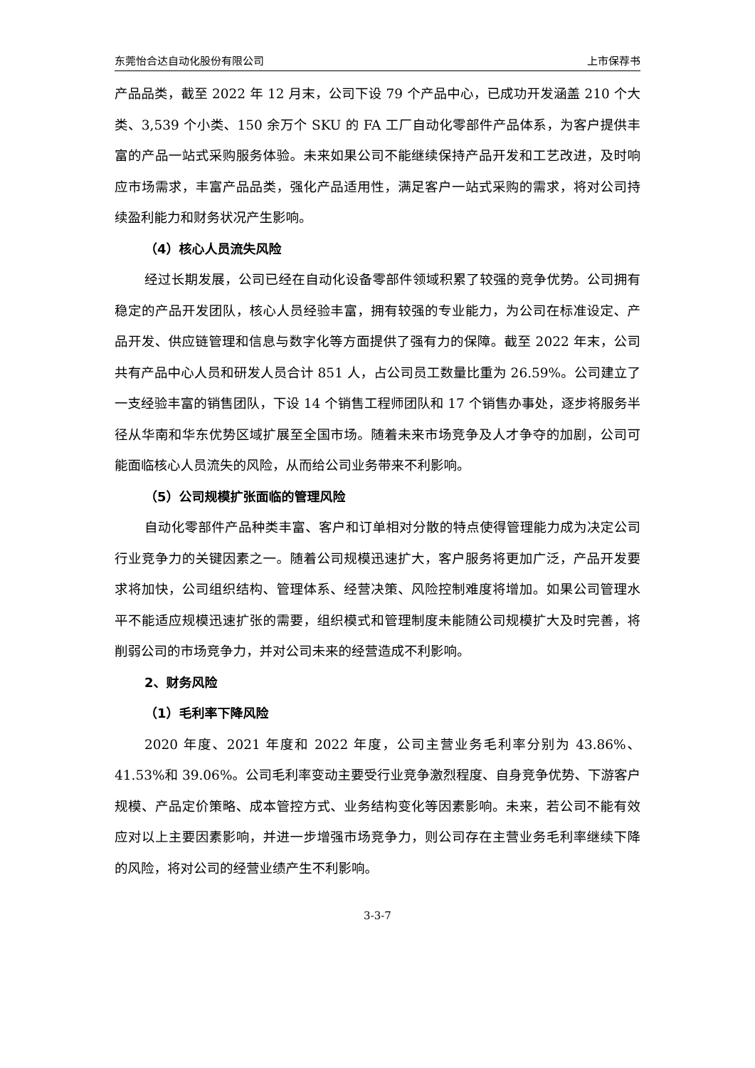东莞怡合达自动化股份有限公司 上市保荐书
产品品类，截至 2022 年 12 月末，公司下设 79 个产品中心，已成功开发涵盖 210 个大类、3,539 个小类、150 余万个 SKU 的 FA 工厂自动化零部件产品体系，为客户提供丰富的产品一站式采购服务体验。未来如果公司不能继续保持产品开发和工艺改进，及时响应市场需求，丰富产品品类，强化产品适用性，满足客户一站式采购的需求，将对公司持续盈利能力和财务状况产生影响。
（4）核心人员流失风险
经过长期发展，公司已经在自动化设备零部件领域积累了较强的竞争优势。公司拥有稳定的产品开发团队，核心人员经验丰富，拥有较强的专业能力，为公司在标准设定、产品开发、供应链管理和信息与数字化等方面提供了强有力的保障。截至 2022 年末，公司共有产品中心人员和研发人员合计 851 人，占公司员工数量比重为 26.59%。公司建立了一支经验丰富的销售团队，下设 14 个销售工程师团队和 17 个销售办事处，逐步将服务半径从华南和华东优势区域扩展至全国市场。随着未来市场竞争及人才争夺的加剧，公司可能面临核心人员流失的风险，从而给公司业务带来不利影响。
（5）公司规模扩张面临的管理风险
自动化零部件产品种类丰富、客户和订单相对分散的特点使得管理能力成为决定公司行业竞争力的关键因素之一。随着公司规模迅速扩大，客户服务将更加广泛，产品开发要求将加快，公司组织结构、管理体系、经营决策、风险控制难度将增加。如果公司管理水平不能适应规模迅速扩张的需要，组织模式和管理制度未能随公司规模扩大及时完善，将削弱公司的市场竞争力，并对公司未来的经营造成不利影响。
2、财务风险
（1）毛利率下降风险
2020 年度、2021 年度和 2022 年度，公司主营业务毛利率分别为 43.86%、41.53%和 39.06%。公司毛利率变动主要受行业竞争激烈程度、自身竞争优势、下游客户规模、产品定价策略、成本管控方式、业务结构变化等因素影响。未来，若公司不能有效应对以上主要因素影响，并进一步增强市场竞争力，则公司存在主营业务毛利率继续下降的风险，将对公司的经营业绩产生不利影响。
3-3-7